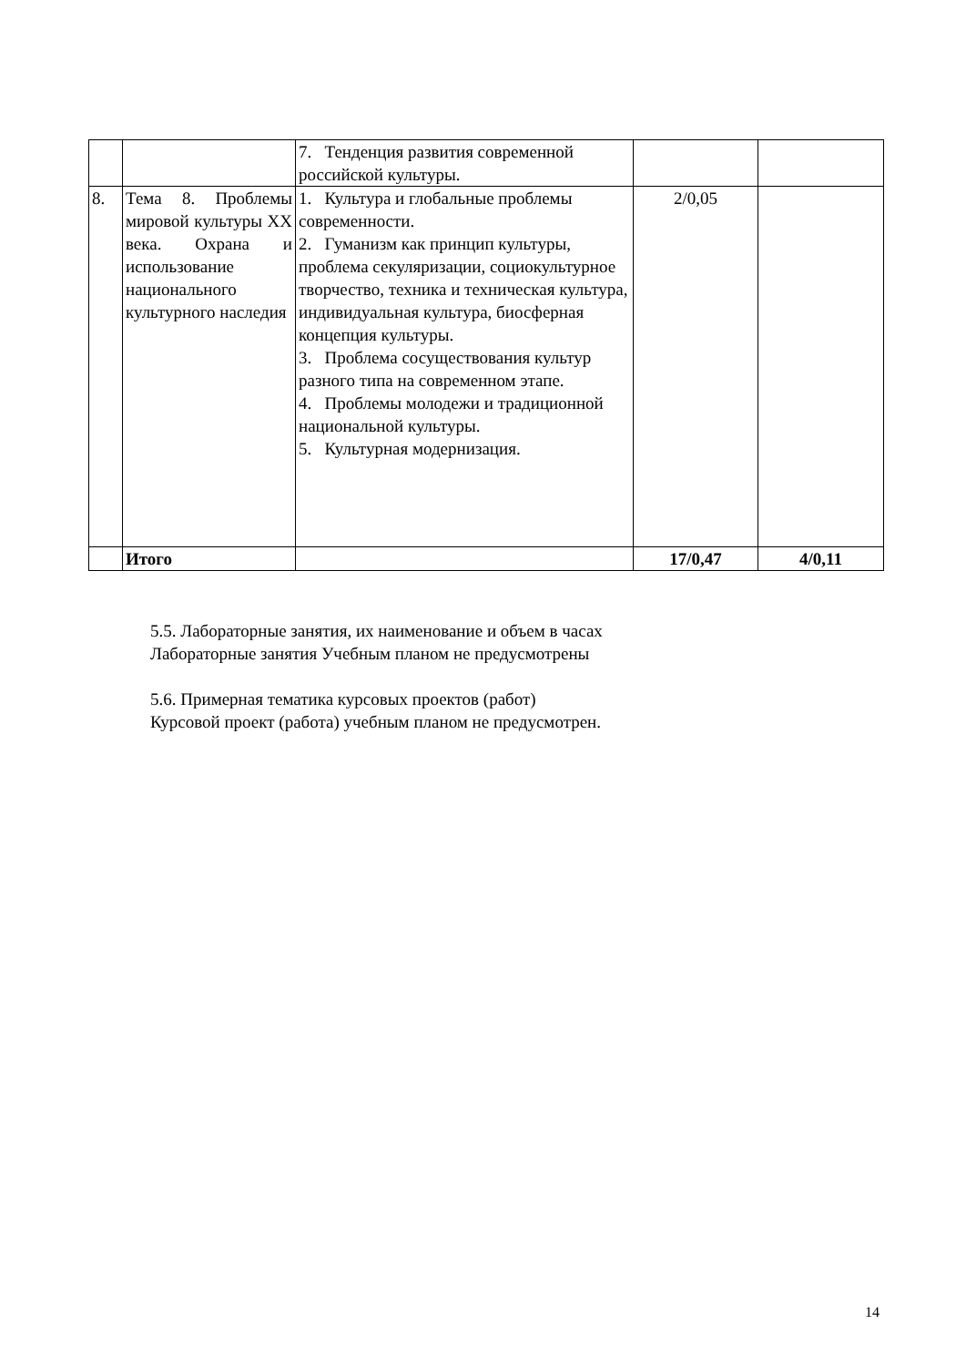| | | 7. Тенденция развития современной российской культуры. | | |
| 8. | Тема 8. Проблемы мировой культуры XX века. Охрана и использование национального культурного наследия | 1. Культура и глобальные проблемы современности. 2. Гуманизм как принцип культуры, проблема секуляризации, социокультурное творчество, техника и техническая культура, индивидуальная культура, биосферная концепция культуры. 3. Проблема сосуществования культур разного типа на современном этапе. 4. Проблемы молодежи и традиционной национальной культуры. 5. Культурная модернизация. | 2/0,05 | |
| | Итого | | 17/0,47 | 4/0,11 |
5.5. Лабораторные занятия, их наименование и объем в часах
Лабораторные занятия Учебным планом не предусмотрены
5.6. Примерная тематика курсовых проектов (работ)
Курсовой проект (работа) учебным планом не предусмотрен.
14